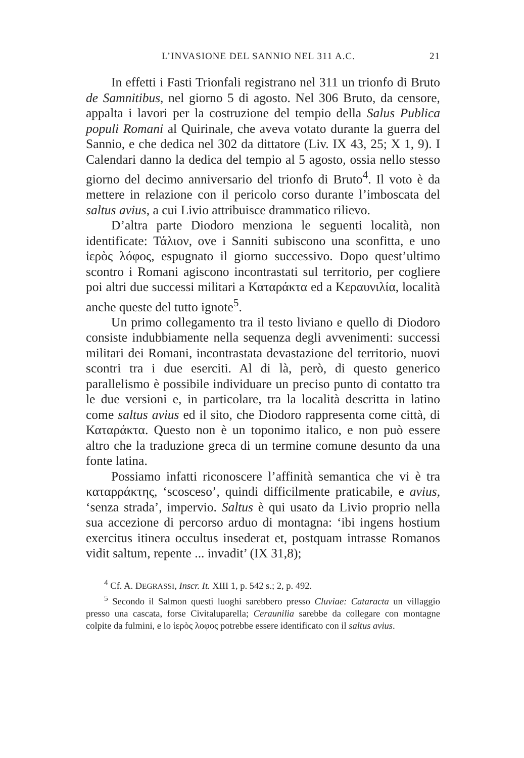L’INVASIONE DEL SANNIO NEL 311 A.C. 21
In effetti i Fasti Trionfali registrano nel 311 un trionfo di Bruto de Samnitibus, nel giorno 5 di agosto. Nel 306 Bruto, da censore, appalta i lavori per la costruzione del tempio della Salus Publica populi Romani al Quirinale, che aveva votato durante la guerra del Sannio, e che dedica nel 302 da dittatore (Liv. IX 43, 25; X 1, 9). I Calendari danno la dedica del tempio al 5 agosto, ossia nello stesso giorno del decimo anniversario del trionfo di Bruto<sup>4</sup>. Il voto è da mettere in relazione con il pericolo corso durante l’imboscata del saltus avius, a cui Livio attribuisce drammatico rilievo.
D’altra parte Diodoro menziona le seguenti località, non identificate: Τάλιον, ove i Sanniti subiscono una sconfitta, e uno ἱερὸς λόφος, espugnato il giorno successivo. Dopo quest’ultimo scontro i Romani agiscono incontrastati sul territorio, per cogliere poi altri due successi militari a Καταράκτα ed a Κεραυνιλία, località anche queste del tutto ignote<sup>5</sup>.
Un primo collegamento tra il testo liviano e quello di Diodoro consiste indubbiamente nella sequenza degli avvenimenti: successi militari dei Romani, incontrastata devastazione del territorio, nuovi scontri tra i due eserciti. Al di là, però, di questo generico parallelismo è possibile individuare un preciso punto di contatto tra le due versioni e, in particolare, tra la località descritta in latino come saltus avius ed il sito, che Diodoro rappresenta come città, di Καταράκτα. Questo non è un toponimo italico, e non può essere altro che la traduzione greca di un termine comune desunto da una fonte latina.
Possiamo infatti riconoscere l’affinità semantica che vi è tra καταρράκτης, ‘scosceso’, quindi difficilmente praticabile, e avius, ‘senza strada’, impervio. Saltus è qui usato da Livio proprio nella sua accezione di percorso arduo di montagna: ‘ibi ingens hostium exercitus itinera occultus insederat et, postquam intrasse Romanos vidit saltum, repente ... invadit’ (IX 31,8);
<sup>4</sup> Cf. A. DEGRASSI, Inscr. It. XIII 1, p. 542 s.; 2, p. 492.
<sup>5</sup> Secondo il Salmon questi luoghi sarebbero presso Cluviae: Cataracta un villaggio presso una cascata, forse Civitaluparella; Ceraunilia sarebbe da collegare con montagne colpite da fulmini, e lo ἱερὸς λοφος potrebbe essere identificato con il saltus avius.